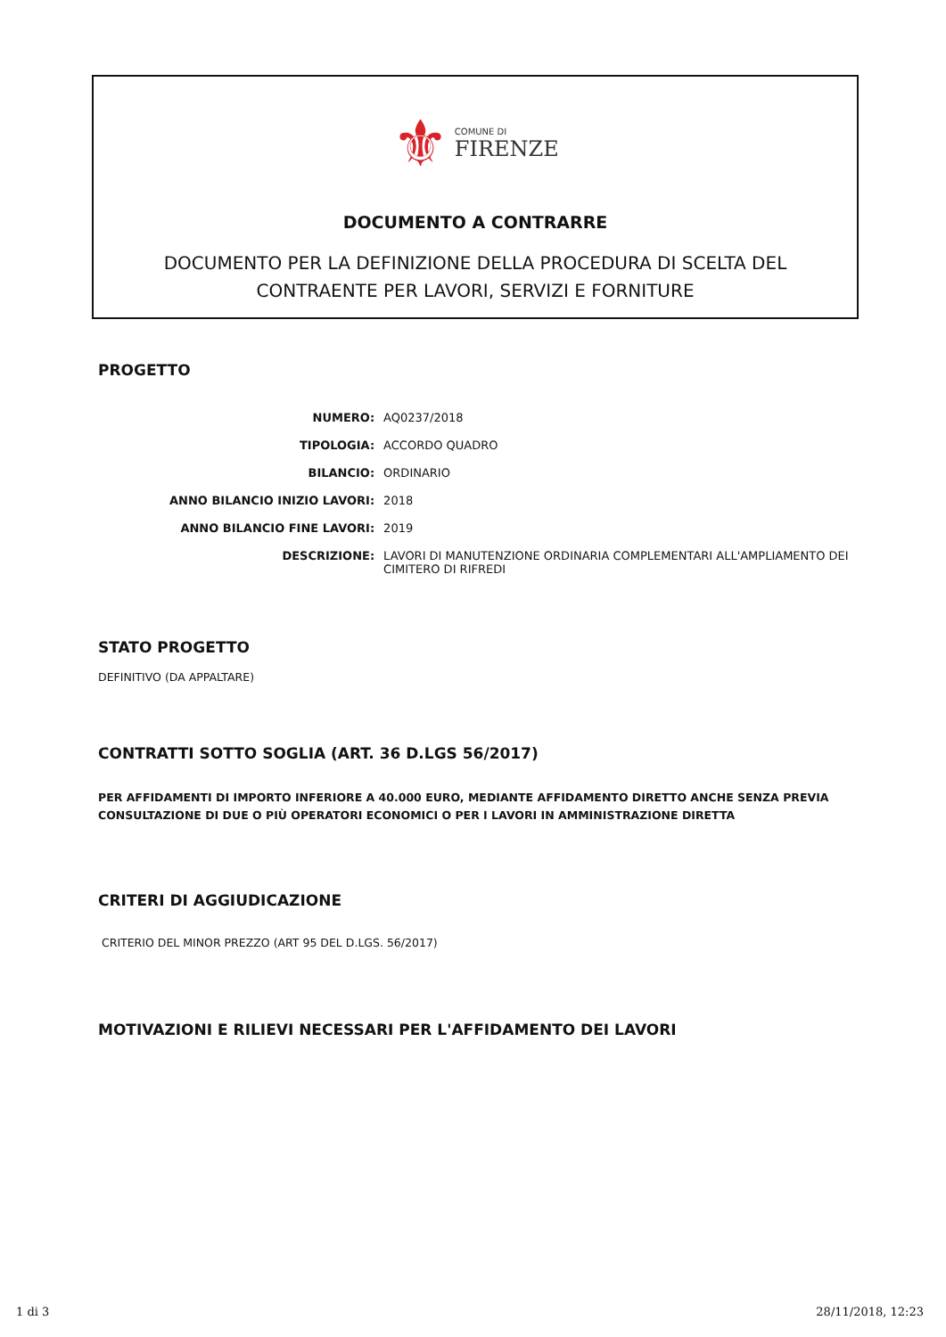⚜
COMUNE DI
FIRENZE
DOCUMENTO A CONTRARRE
DOCUMENTO PER LA DEFINIZIONE DELLA PROCEDURA DI SCELTA DEL
CONTRAENTE PER LAVORI, SERVIZI E FORNITURE
PROGETTO
| NUMERO: | AQ0237/2018 |
| TIPOLOGIA: | ACCORDO QUADRO |
| BILANCIO: | ORDINARIO |
| ANNO BILANCIO INIZIO LAVORI: | 2018 |
| ANNO BILANCIO FINE LAVORI: | 2019 |
| DESCRIZIONE: | LAVORI DI MANUTENZIONE ORDINARIA COMPLEMENTARI ALL'AMPLIAMENTO DEI CIMITERO DI RIFREDI |
STATO PROGETTO
DEFINITIVO (DA APPALTARE)
CONTRATTI SOTTO SOGLIA (ART. 36 D.LGS 56/2017)
PER AFFIDAMENTI DI IMPORTO INFERIORE A 40.000 EURO, MEDIANTE AFFIDAMENTO DIRETTO ANCHE SENZA PREVIA CONSULTAZIONE DI DUE O PIÙ OPERATORI ECONOMICI O PER I LAVORI IN AMMINISTRAZIONE DIRETTA
CRITERI DI AGGIUDICAZIONE
CRITERIO DEL MINOR PREZZO (ART 95 DEL D.LGS. 56/2017)
MOTIVAZIONI E RILIEVI NECESSARI PER L'AFFIDAMENTO DEI LAVORI
1 di 3 28/11/2018, 12:23